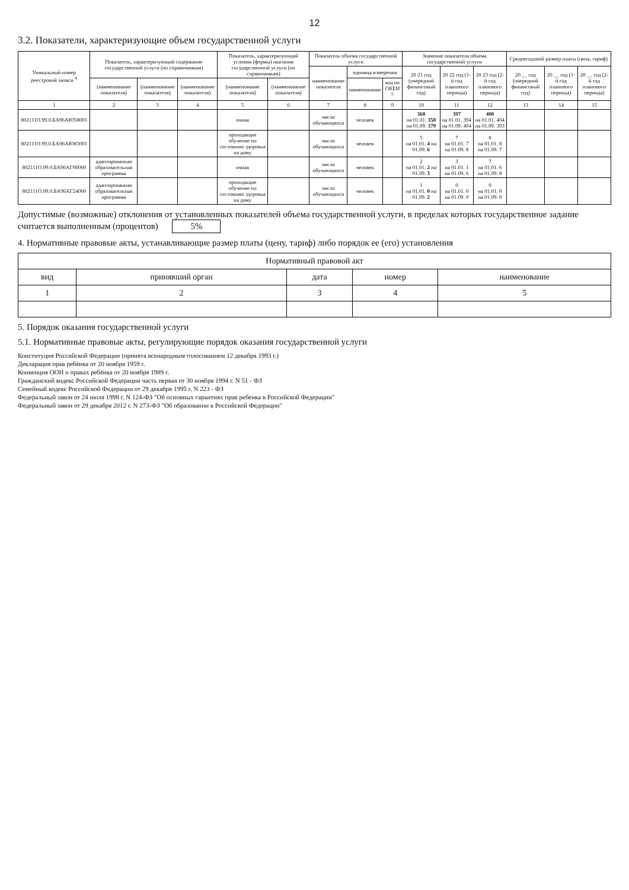12
3.2. Показатели, характеризующие объем государственной услуги
| Уникальный номер реестровой записи <sup>4</sup> | Показатель, характеризующий содержание государственной услуги (по справочникам) | | | Показатель, характеризующий условия (формы) оказания государственной услуги (по справочникам) | | Показатель объема государственной услуги | | | Значение показателя объема государственной услуги | | | Среднегодовой размер платы (цена, тариф) | | |
| --- | --- | --- | --- | --- | --- | --- | --- | --- | --- | --- | --- | --- | --- | --- |
| | | | | | | наименование показателя | единица измерения | | 20 21 год (очередной финансовый год) | 20 22 год (1-й год планового периода) | 20 23 год (2-й год планового периода) | 20 __ год (очередной финансовый год) | 20 __ год (1-й год планового периода) | 20 __ год (2-й год планового периода) |
| | (наименование показателя) | (наименование показателя) | (наименование показателя) | (наименование показателя) | (наименование показателя) | | наименование | код по ОКЕИ <sup>5</sup> | | | | | | |
| 1 | 2 | 3 | 4 | 5 | 6 | 7 | 8 | 9 | 10 | 11 | 12 | 13 | 14 | 15 |
| 802111О.99.0.БА96АЮ58001 | | | | очная | | число обучающихся | человек | | 360 на 01.01. 350 на 01.09. 379 | 397 на 01.01. 394 на 01.09. 404 | 400 на 01.01. 404 на 01.09. 393 | | | |
| 802111О.99.0.БА96АЮ83001 | | | | проходящие обучение по состоянию здоровья на дому | | число обучающихся | человек | | 5 на 01.01. 4 на 01.09. 6 | 7 на 01.01. 7 на 01.09. 8 | 8 на 01.01. 8 на 01.09. 7 | | | |
| 802111О.99.0.БА96АГ00000 | адаптированная образовательная программа | | | очная | | число обучающихся | человек | | 2 на 01.01. 2 на 01.09. 3 | 3 на 01.01. 1 на 01.09. 6 | 7 на 01.01. 6 на 01.09. 8 | | | |
| 802111О.99.0.БА96АГ24000 | адаптированная образовательная программа | | | проходящие обучение по состоянию здоровья на дому | | число обучающихся | человек | | 1 на 01.01. 0 на 01.09. 2 | 0 на 01.01. 0 на 01.09. 0 | 0 на 01.01. 0 на 01.09. 0 | | | |
Допустимые (возможные) отклонения от установленных показателей объема государственной услуги, в пределах которых государственное задание считается выполненным (процентов) 5%
4. Нормативные правовые акты, устанавливающие размер платы (цену, тариф) либо порядок ее (его) установления
| Нормативный правовой акт | | | | |
| --- | --- | --- | --- | --- |
| вид | принявший орган | дата | номер | наименование |
| 1 | 2 | 3 | 4 | 5 |
5. Порядок оказания государственной услуги
5.1. Нормативные правовые акты, регулирующие порядок оказания государственной услуги
Конституция Российской Федерации (принята всенародным голосованием 12 декабря 1993 г.)
Декларация прав ребёнка от 20 ноября 1959 г.
Конвенция ООН о правах ребёнка от 20 ноября 1989 г.
Гражданский кодекс Российской Федерации часть первая от 30 ноября 1994 г. N 51 - ФЗ
Семейный кодекс Российской Федерации от 29 декабря 1995 г. N 223 - ФЗ
Федеральный закон от 24 июля 1998 г. N 124-ФЗ "Об основных гарантиях прав ребенка в Российской Федерации"
Федеральный закон от 29 декабря 2012 г. N 273-ФЗ "Об образовании в Российской Федерации"